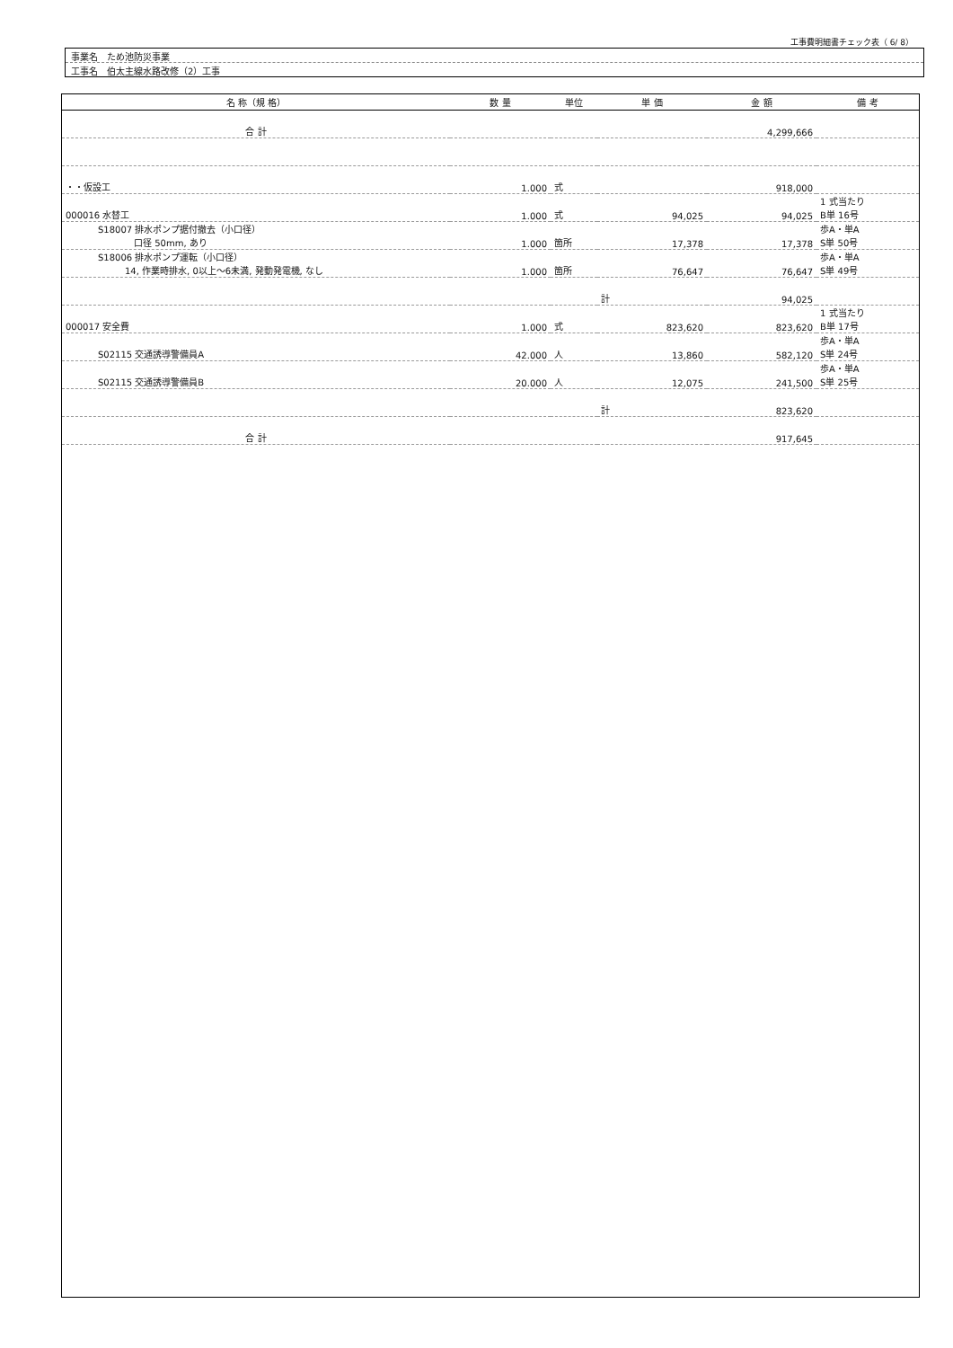工事費明細書チェック表（ 6/ 8）
事業名　ため池防災事業
工事名　伯太主線水路改修（2）工事
| 名 称（規 格） | 数 量 | 単位 | 単 価 | 金 額 | 備 考 |
| --- | --- | --- | --- | --- | --- |
| 合 計 | | | | 4,299,666 | |
| ・・仮設工 | 1.000 | 式 | | 918,000 | |
| 000016 水替工 | 1.000 | 式 | 94,025 | 94,025 | 1 式当たり B単 16号 |
| S18007 排水ポンプ据付撤去（小口径） 口径 50mm, あり | 1.000 | 箇所 | 17,378 | 17,378 | 歩A・単A S単 50号 |
| S18006 排水ポンプ運転（小口径） 14, 作業時排水, 0以上〜6未満, 発動発電機, なし | 1.000 | 箇所 | 76,647 | 76,647 | 歩A・単A S単 49号 |
| | | | 計 | 94,025 | |
| 000017 安全費 | 1.000 | 式 | 823,620 | 823,620 | 1 式当たり B単 17号 |
| S02115 交通誘導警備員A | 42.000 | 人 | 13,860 | 582,120 | 歩A・単A S単 24号 |
| S02115 交通誘導警備員B | 20.000 | 人 | 12,075 | 241,500 | 歩A・単A S単 25号 |
| | | | 計 | 823,620 | |
| 合 計 | | | | 917,645 | |